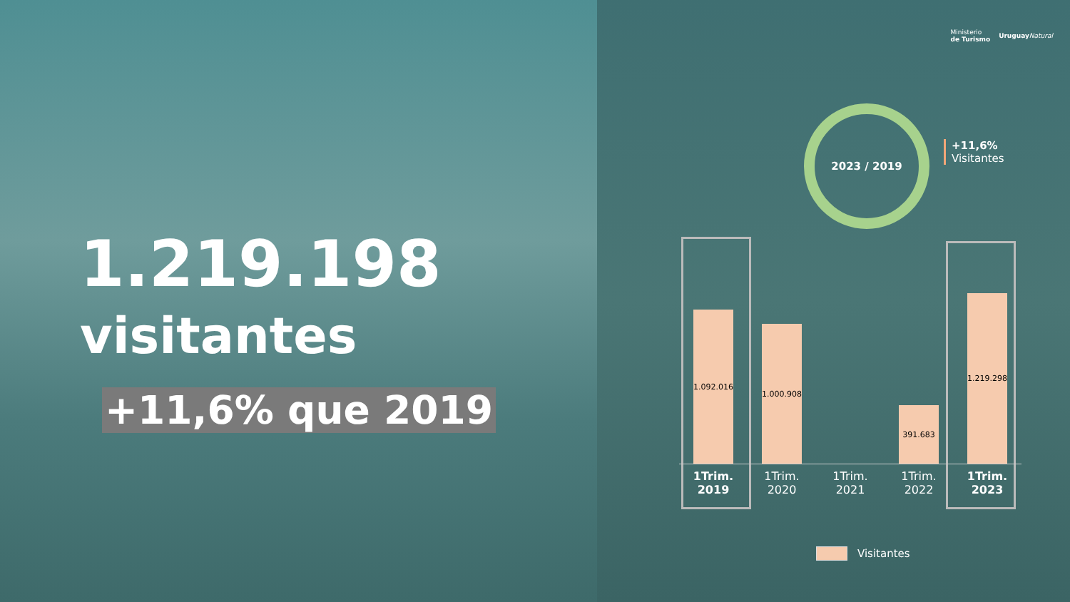1.219.198
visitantes
+11,6% que 2019
Ministerio
de Turismo
Uruguay Natural
2023 / 2019
+11,6%
Visitantes
1.092.016
1.000.908
391.683
1.219.298
1Trim.
2019
1Trim.
2020
1Trim.
2021
1Trim.
2022
1Trim.
2023
Visitantes